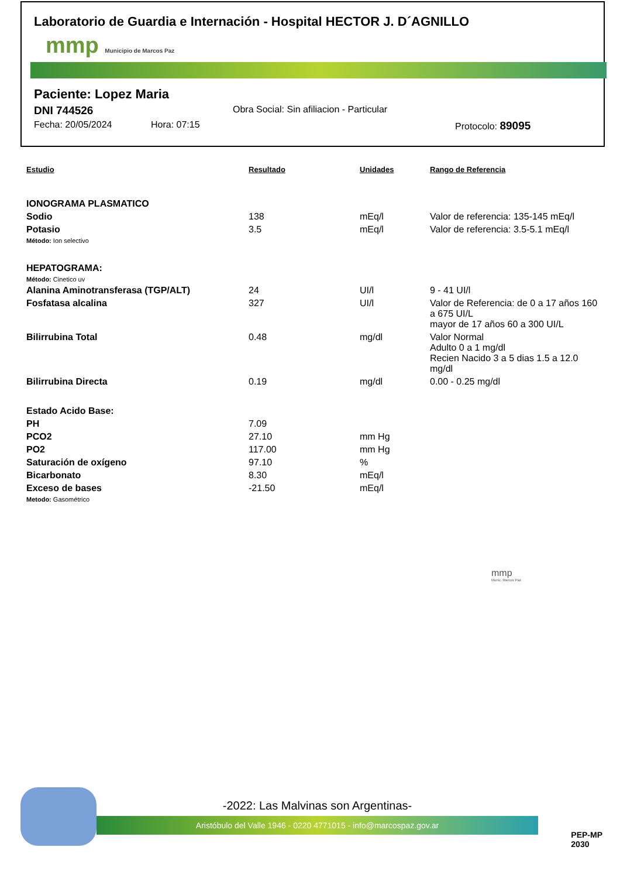Laboratorio de Guardia e Internación - Hospital HECTOR J. D´AGNILLO
mmp Municipio de Marcos Paz
Paciente: Lopez Maria
DNI 744526 Obra Social: Sin afiliacion - Particular
Fecha: 20/05/2024 Hora: 07:15 Protocolo: 89095
| Estudio | Resultado | Unidades | Rango de Referencia |
| --- | --- | --- | --- |
| IONOGRAMA PLASMATICO | | | |
| Sodio | 138 | mEq/l | Valor de referencia: 135-145 mEq/l |
| Potasio | 3.5 | mEq/l | Valor de referencia: 3.5-5.1 mEq/l |
| Método: Ion selectivo | | | |
| HEPATOGRAMA: | | | |
| Método: Cinetico uv | | | |
| Alanina Aminotransferasa (TGP/ALT) | 24 | UI/l | 9 - 41 UI/l |
| Fosfatasa alcalina | 327 | UI/l | Valor de Referencia: de 0 a 17 años 160 a 675 UI/L mayor de 17 años 60 a 300 UI/L |
| Bilirrubina Total | 0.48 | mg/dl | Valor Normal Adulto 0 a 1 mg/dl Recien Nacido 3 a 5 dias 1.5 a 12.0 mg/dl |
| Bilirrubina Directa | 0.19 | mg/dl | 0.00 - 0.25 mg/dl |
| Estado Acido Base: | | | |
| PH | 7.09 | | |
| PCO2 | 27.10 | mm Hg | |
| PO2 | 117.00 | mm Hg | |
| Saturación de oxígeno | 97.10 | % | |
| Bicarbonato | 8.30 | mEq/l | |
| Exceso de bases | -21.50 | mEq/l | |
| Metodo: Gasométrico | | | |
mmp
Munic. Marcos Paz
-2022: Las Malvinas son Argentinas-
Aristóbulo del Valle 1946 - 0220 4771015 - info@marcospaz.gov.ar
PEP-MP
2030